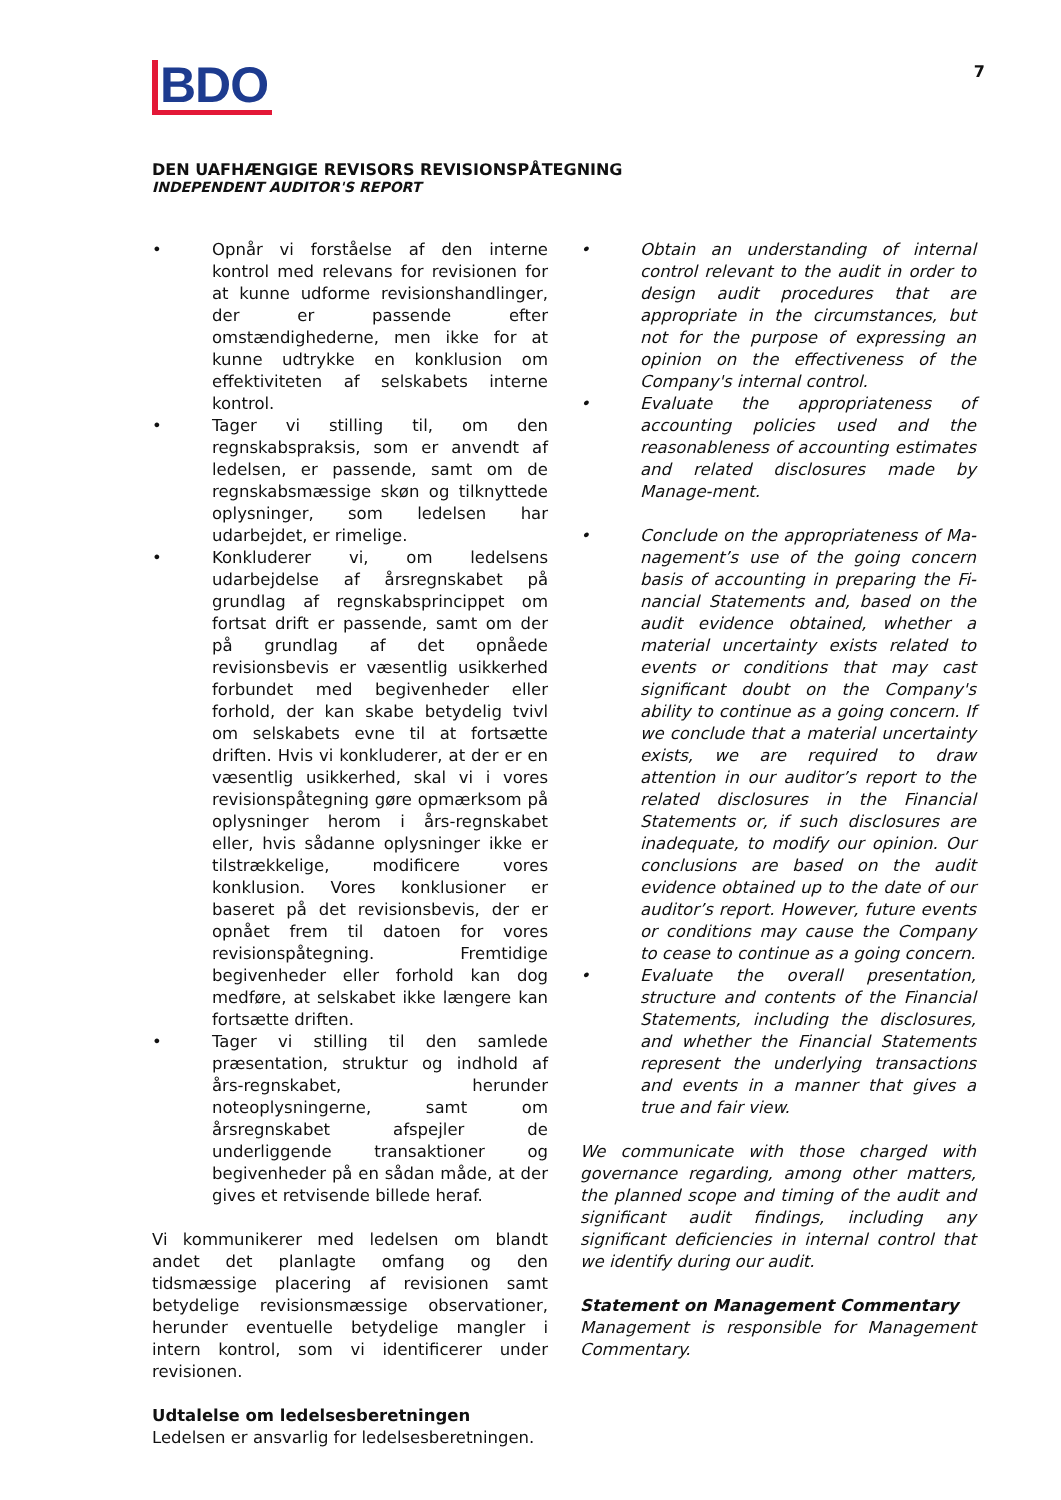7
BDO
DEN UAFHÆNGIGE REVISORS REVISIONSPÅTEGNING
INDEPENDENT AUDITOR'S REPORT
• Opnår vi forståelse af den interne kontrol med relevans for revisionen for at kunne udforme revisionshandlinger, der er passende efter omstændighederne, men ikke for at kunne udtrykke en konklusion om effektiviteten af selskabets interne kontrol.
• Tager vi stilling til, om den regnskabspraksis, som er anvendt af ledelsen, er passende, samt om de regnskabsmæssige skøn og tilknyttede oplysninger, som ledelsen har udarbejdet, er rimelige.
• Konkluderer vi, om ledelsens udarbejdelse af årsregnskabet på grundlag af regnskabsprincippet om fortsat drift er passende, samt om der på grundlag af det opnåede revisionsbevis er væsentlig usikkerhed forbundet med begivenheder eller forhold, der kan skabe betydelig tvivl om selskabets evne til at fortsætte driften. Hvis vi konkluderer, at der er en væsentlig usikkerhed, skal vi i vores revisionspåtegning gøre opmærksom på oplysninger herom i års-regnskabet eller, hvis sådanne oplysninger ikke er tilstrækkelige, modificere vores konklusion. Vores konklusioner er baseret på det revisionsbevis, der er opnået frem til datoen for vores revisionspåtegning. Fremtidige begivenheder eller forhold kan dog medføre, at selskabet ikke længere kan fortsætte driften.
• Tager vi stilling til den samlede præsentation, struktur og indhold af års-regnskabet, herunder noteoplysningerne, samt om årsregnskabet afspejler de underliggende transaktioner og begivenheder på en sådan måde, at der gives et retvisende billede heraf.
Vi kommunikerer med ledelsen om blandt andet det planlagte omfang og den tidsmæssige placering af revisionen samt betydelige revisionsmæssige observationer, herunder eventuelle betydelige mangler i intern kontrol, som vi identificerer under revisionen.
Udtalelse om ledelsesberetningen
Ledelsen er ansvarlig for ledelsesberetningen.
• Obtain an understanding of internal control relevant to the audit in order to design audit procedures that are appropriate in the circumstances, but not for the purpose of expressing an opinion on the effectiveness of the Company's internal control.
• Evaluate the appropriateness of accounting policies used and the reasonableness of accounting estimates and related disclosures made by Manage-ment.
• Conclude on the appropriateness of Ma-nagement’s use of the going concern basis of accounting in preparing the Fi-nancial Statements and, based on the audit evidence obtained, whether a material uncertainty exists related to events or conditions that may cast significant doubt on the Company's ability to continue as a going concern. If we conclude that a material uncertainty exists, we are required to draw attention in our auditor’s report to the related disclosures in the Financial Statements or, if such disclosures are inadequate, to modify our opinion. Our conclusions are based on the audit evidence obtained up to the date of our auditor’s report. However, future events or conditions may cause the Company to cease to continue as a going concern.
• Evaluate the overall presentation, structure and contents of the Financial Statements, including the disclosures, and whether the Financial Statements represent the underlying transactions and events in a manner that gives a true and fair view.
We communicate with those charged with governance regarding, among other matters, the planned scope and timing of the audit and significant audit findings, including any significant deficiencies in internal control that we identify during our audit.
Statement on Management Commentary
Management is responsible for Management Commentary.